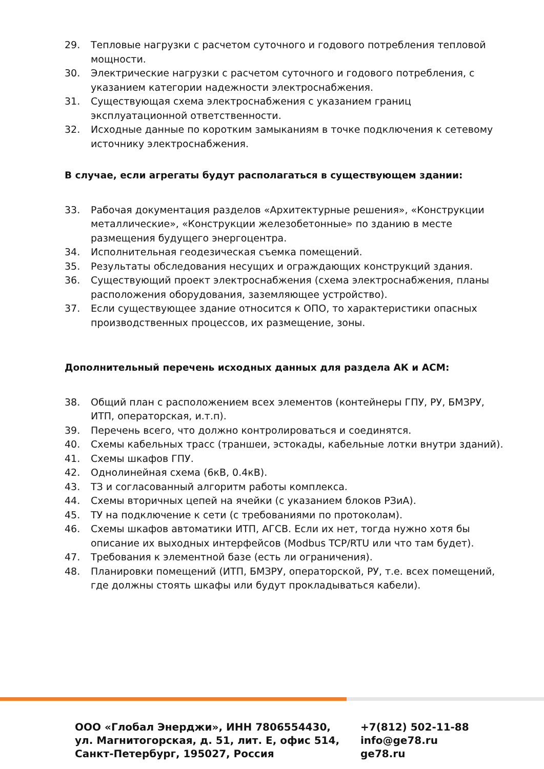29. Тепловые нагрузки с расчетом суточного и годового потребления тепловой мощности.
30. Электрические нагрузки с расчетом суточного и годового потребления, с указанием категории надежности электроснабжения.
31. Существующая схема электроснабжения с указанием границ эксплуатационной ответственности.
32. Исходные данные по коротким замыканиям в точке подключения к сетевому источнику электроснабжения.
В случае, если агрегаты будут располагаться в существующем здании:
33. Рабочая документация разделов «Архитектурные решения», «Конструкции металлические», «Конструкции железобетонные» по зданию в месте размещения будущего энергоцентра.
34. Исполнительная геодезическая съемка помещений.
35. Результаты обследования несущих и ограждающих конструкций здания.
36. Существующий проект электроснабжения (схема электроснабжения, планы расположения оборудования, заземляющее устройство).
37. Если существующее здание относится к ОПО, то характеристики опасных производственных процессов, их размещение, зоны.
Дополнительный перечень исходных данных для раздела АК и АСМ:
38. Общий план с расположением всех элементов (контейнеры ГПУ, РУ, БМЗРУ, ИТП, операторская, и.т.п).
39. Перечень всего, что должно контролироваться и соединятся.
40. Схемы кабельных трасс (траншеи, эстокады, кабельные лотки внутри зданий).
41. Схемы шкафов ГПУ.
42. Однолинейная схема (6кВ, 0.4кВ).
43. ТЗ и согласованный алгоритм работы комплекса.
44. Схемы вторичных цепей на ячейки (с указанием блоков РЗиА).
45. ТУ на подключение к сети (с требованиями по протоколам).
46. Схемы шкафов автоматики ИТП, АГСВ. Если их нет, тогда нужно хотя бы описание их выходных интерфейсов (Modbus TCP/RTU или что там будет).
47. Требования к элементной базе (есть ли ограничения).
48. Планировки помещений (ИТП, БМЗРУ, операторской, РУ, т.е. всех помещений, где должны стоять шкафы или будут прокладываться кабели).
ООО «Глобал Энерджи», ИНН 7806554430,
ул. Магнитогорская, д. 51, лит. Е, офис 514,
Санкт-Петербург, 195027, Россия
+7(812) 502-11-88
info@ge78.ru
ge78.ru